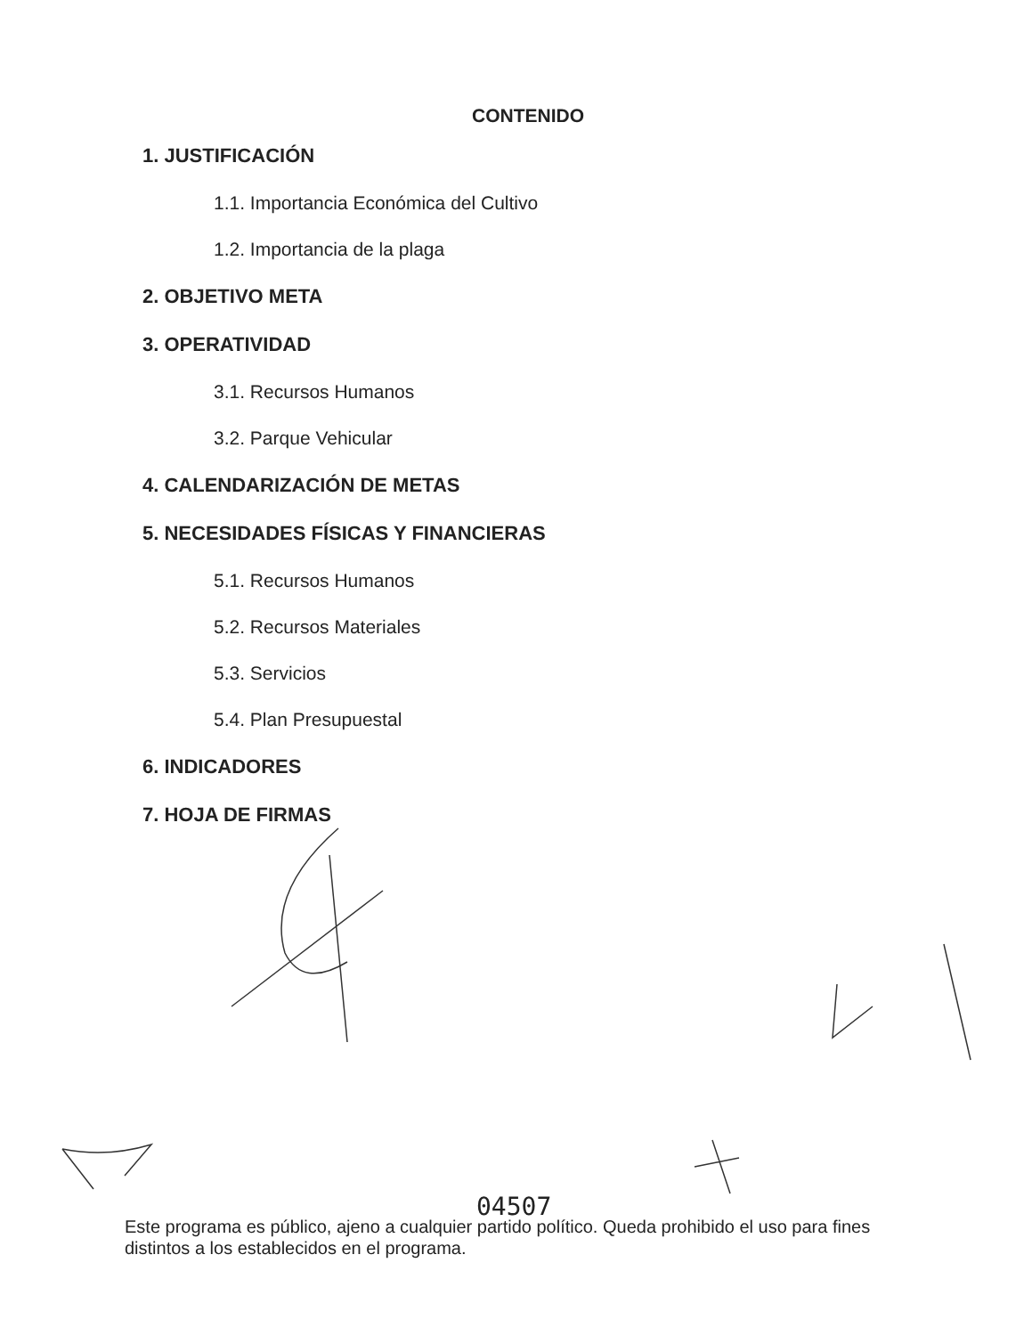CONTENIDO
1. JUSTIFICACIÓN
1.1. Importancia Económica del Cultivo
1.2. Importancia de la plaga
2. OBJETIVO META
3. OPERATIVIDAD
3.1. Recursos Humanos
3.2. Parque Vehicular
4. CALENDARIZACIÓN DE METAS
5. NECESIDADES FÍSICAS Y FINANCIERAS
5.1. Recursos Humanos
5.2. Recursos Materiales
5.3. Servicios
5.4. Plan Presupuestal
6. INDICADORES
7. HOJA DE FIRMAS
04507
Este programa es público, ajeno a cualquier partido político. Queda prohibido el uso para fines distintos a los establecidos en el programa.